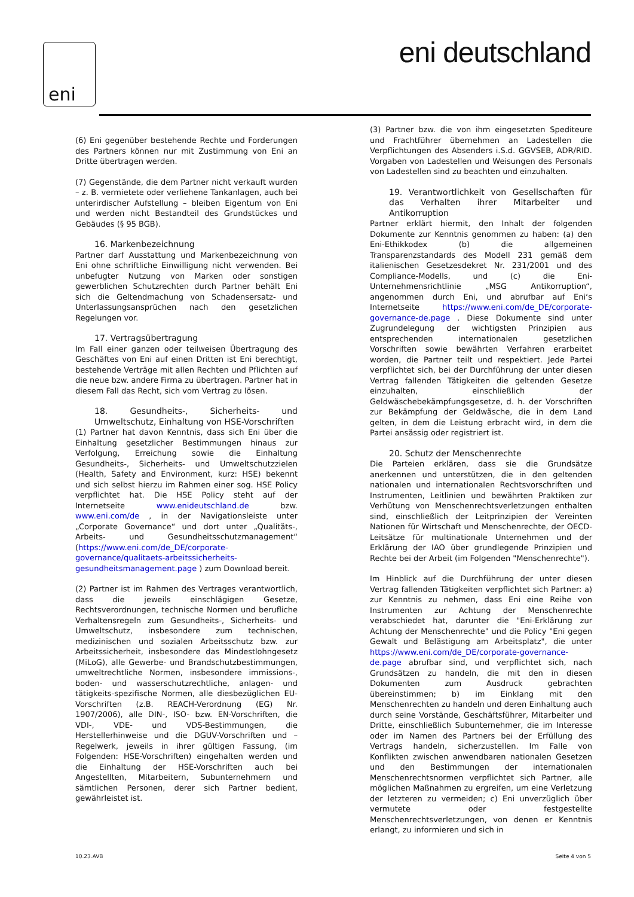eni eni deutschland
(6) Eni gegenüber bestehende Rechte und Forderungen des Partners können nur mit Zustimmung von Eni an Dritte übertragen werden.
(7) Gegenstände, die dem Partner nicht verkauft wurden – z. B. vermietete oder verliehene Tankanlagen, auch bei unterirdischer Aufstellung – bleiben Eigentum von Eni und werden nicht Bestandteil des Grundstückes und Gebäudes (§ 95 BGB).
16. Markenbezeichnung
Partner darf Ausstattung und Markenbezeichnung von Eni ohne schriftliche Einwilligung nicht verwenden. Bei unbefugter Nutzung von Marken oder sonstigen gewerblichen Schutzrechten durch Partner behält Eni sich die Geltendmachung von Schadensersatz- und Unterlassungsansprüchen nach den gesetzlichen Regelungen vor.
17. Vertragsübertragung
Im Fall einer ganzen oder teilweisen Übertragung des Geschäftes von Eni auf einen Dritten ist Eni berechtigt, bestehende Verträge mit allen Rechten und Pflichten auf die neue bzw. andere Firma zu übertragen. Partner hat in diesem Fall das Recht, sich vom Vertrag zu lösen.
18. Gesundheits-, Sicherheits- und Umweltschutz, Einhaltung von HSE-Vorschriften
(1) Partner hat davon Kenntnis, dass sich Eni über die Einhaltung gesetzlicher Bestimmungen hinaus zur Verfolgung, Erreichung sowie die Einhaltung Gesundheits-, Sicherheits- und Umweltschutzzielen (Health, Safety and Environment, kurz: HSE) bekennt und sich selbst hierzu im Rahmen einer sog. HSE Policy verpflichtet hat. Die HSE Policy steht auf der Internetseite www.enideutschland.de bzw. www.eni.com/de , in der Navigationsleiste unter „Corporate Governance“ und dort unter „Qualitäts-, Arbeits- und Gesundheitsschutzmanagement“ (https://www.eni.com/de_DE/corporate-governance/qualitaets-arbeitssicherheits-gesundheitsmanagement.page ) zum Download bereit.
(2) Partner ist im Rahmen des Vertrages verantwortlich, dass die jeweils einschlägigen Gesetze, Rechtsverordnungen, technische Normen und berufliche Verhaltensregeln zum Gesundheits-, Sicherheits- und Umweltschutz, insbesondere zum technischen, medizinischen und sozialen Arbeitsschutz bzw. zur Arbeitssicherheit, insbesondere das Mindestlohngesetz (MiLoG), alle Gewerbe- und Brandschutzbestimmungen, umweltrechtliche Normen, insbesondere immissions-, boden- und wasserschutzrechtliche, anlagen- und tätigkeits-spezifische Normen, alle diesbezüglichen EU-Vorschriften (z.B. REACH-Verordnung (EG) Nr. 1907/2006), alle DIN-, ISO- bzw. EN-Vorschriften, die VDI-, VDE- und VDS-Bestimmungen, die Herstellerhinweise und die DGUV-Vorschriften und –Regelwerk, jeweils in ihrer gültigen Fassung, (im Folgenden: HSE-Vorschriften) eingehalten werden und die Einhaltung der HSE-Vorschriften auch bei Angestellten, Mitarbeitern, Subunternehmern und sämtlichen Personen, derer sich Partner bedient, gewährleistet ist.
(3) Partner bzw. die von ihm eingesetzten Spediteure und Frachtführer übernehmen an Ladestellen die Verpflichtungen des Absenders i.S.d. GGVSEB, ADR/RID. Vorgaben von Ladestellen und Weisungen des Personals von Ladestellen sind zu beachten und einzuhalten.
19. Verantwortlichkeit von Gesellschaften für das Verhalten ihrer Mitarbeiter und Antikorruption
Partner erklärt hiermit, den Inhalt der folgenden Dokumente zur Kenntnis genommen zu haben: (a) den Eni-Ethikkodex (b) die allgemeinen Transparenzstandards des Modell 231 gemäß dem italienischen Gesetzesdekret Nr. 231/2001 und des Compliance-Modells, und (c) die Eni-Unternehmensrichtlinie „MSG Antikorruption“, angenommen durch Eni, und abrufbar auf Eni‘s Internetseite https://www.eni.com/de_DE/corporate-governance-de.page . Diese Dokumente sind unter Zugrundelegung der wichtigsten Prinzipien aus entsprechenden internationalen gesetzlichen Vorschriften sowie bewährten Verfahren erarbeitet worden, die Partner teilt und respektiert. Jede Partei verpflichtet sich, bei der Durchführung der unter diesen Vertrag fallenden Tätigkeiten die geltenden Gesetze einzuhalten, einschließlich der Geldwäschebekämpfungsgesetze, d. h. der Vorschriften zur Bekämpfung der Geldwäsche, die in dem Land gelten, in dem die Leistung erbracht wird, in dem die Partei ansässig oder registriert ist.
20. Schutz der Menschenrechte
Die Parteien erklären, dass sie die Grundsätze anerkennen und unterstützen, die in den geltenden nationalen und internationalen Rechtsvorschriften und Instrumenten, Leitlinien und bewährten Praktiken zur Verhütung von Menschenrechtsverletzungen enthalten sind, einschließlich der Leitprinzipien der Vereinten Nationen für Wirtschaft und Menschenrechte, der OECD-Leitsätze für multinationale Unternehmen und der Erklärung der IAO über grundlegende Prinzipien und Rechte bei der Arbeit (im Folgenden "Menschenrechte").
Im Hinblick auf die Durchführung der unter diesen Vertrag fallenden Tätigkeiten verpflichtet sich Partner: a) zur Kenntnis zu nehmen, dass Eni eine Reihe von Instrumenten zur Achtung der Menschenrechte verabschiedet hat, darunter die "Eni-Erklärung zur Achtung der Menschenrechte" und die Policy "Eni gegen Gewalt und Belästigung am Arbeitsplatz", die unter https://www.eni.com/de_DE/corporate-governance-de.page abrufbar sind, und verpflichtet sich, nach Grundsätzen zu handeln, die mit den in diesen Dokumenten zum Ausdruck gebrachten übereinstimmen; b) im Einklang mit den Menschenrechten zu handeln und deren Einhaltung auch durch seine Vorstände, Geschäftsführer, Mitarbeiter und Dritte, einschließlich Subunternehmer, die im Interesse oder im Namen des Partners bei der Erfüllung des Vertrags handeln, sicherzustellen. Im Falle von Konflikten zwischen anwendbaren nationalen Gesetzen und den Bestimmungen der internationalen Menschenrechtsnormen verpflichtet sich Partner, alle möglichen Maßnahmen zu ergreifen, um eine Verletzung der letzteren zu vermeiden; c) Eni unverzüglich über vermutete oder festgestellte Menschenrechtsverletzungen, von denen er Kenntnis erlangt, zu informieren und sich in
10.23.AVB Seite 4 von 5